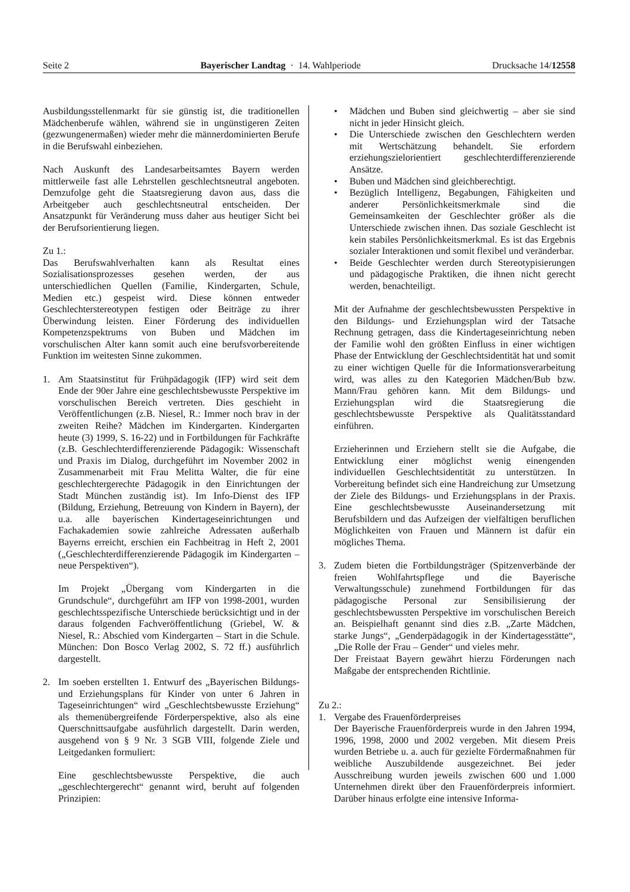Seite 2 Bayerischer Landtag · 14. Wahlperiode Drucksache 14/12558
Ausbildungsstellenmarkt für sie günstig ist, die traditionellen Mädchenberufe wählen, während sie in ungünstigeren Zeiten (gezwungenermaßen) wieder mehr die männerdominierten Berufe in die Berufswahl einbeziehen.
Nach Auskunft des Landesarbeitsamtes Bayern werden mittlerweile fast alle Lehrstellen geschlechtsneutral angeboten. Demzufolge geht die Staatsregierung davon aus, dass die Arbeitgeber auch geschlechtsneutral entscheiden. Der Ansatzpunkt für Veränderung muss daher aus heutiger Sicht bei der Berufsorientierung liegen.
Zu 1.:
Das Berufswahlverhalten kann als Resultat eines Sozialisationsprozesses gesehen werden, der aus unterschiedlichen Quellen (Familie, Kindergarten, Schule, Medien etc.) gespeist wird. Diese können entweder Geschlechterstereotypen festigen oder Beiträge zu ihrer Überwindung leisten. Einer Förderung des individuellen Kompetenzspektrums von Buben und Mädchen im vorschulischen Alter kann somit auch eine berufsvorbereitende Funktion im weitesten Sinne zukommen.
1. Am Staatsinstitut für Frühpädagogik (IFP) wird seit dem Ende der 90er Jahre eine geschlechtsbewusste Perspektive im vorschulischen Bereich vertreten. Dies geschieht in Veröffentlichungen (z.B. Niesel, R.: Immer noch brav in der zweiten Reihe? Mädchen im Kindergarten. Kindergarten heute (3) 1999, S. 16-22) und in Fortbildungen für Fachkräfte (z.B. Geschlechterdifferenzierende Pädagogik: Wissenschaft und Praxis im Dialog, durchgeführt im November 2002 in Zusammenarbeit mit Frau Melitta Walter, die für eine geschlechtergerechte Pädagogik in den Einrichtungen der Stadt München zuständig ist). Im Info-Dienst des IFP (Bildung, Erziehung, Betreuung von Kindern in Bayern), der u.a. alle bayerischen Kindertageseinrichtungen und Fachakademien sowie zahlreiche Adressaten außerhalb Bayerns erreicht, erschien ein Fachbeitrag in Heft 2, 2001 („Geschlechterdifferenzierende Pädagogik im Kindergarten – neue Perspektiven“).
Im Projekt „Übergang vom Kindergarten in die Grundschule“, durchgeführt am IFP von 1998-2001, wurden geschlechtsspezifische Unterschiede berücksichtigt und in der daraus folgenden Fachveröffentlichung (Griebel, W. & Niesel, R.: Abschied vom Kindergarten – Start in die Schule. München: Don Bosco Verlag 2002, S. 72 ff.) ausführlich dargestellt.
2. Im soeben erstellten 1. Entwurf des „Bayerischen Bildungs- und Erziehungsplans für Kinder von unter 6 Jahren in Tageseinrichtungen“ wird „Geschlechtsbewusste Erziehung“ als themenübergreifende Förderperspektive, also als eine Querschnittsaufgabe ausführlich dargestellt. Darin werden, ausgehend von § 9 Nr. 3 SGB VIII, folgende Ziele und Leitgedanken formuliert:
Eine geschlechtsbewusste Perspektive, die auch „geschlechtergerecht“ genannt wird, beruht auf folgenden Prinzipien:
• Mädchen und Buben sind gleichwertig – aber sie sind nicht in jeder Hinsicht gleich.
• Die Unterschiede zwischen den Geschlechtern werden mit Wertschätzung behandelt. Sie erfordern erziehungszielorientiert geschlechterdifferenzierende Ansätze.
• Buben und Mädchen sind gleichberechtigt.
• Bezüglich Intelligenz, Begabungen, Fähigkeiten und anderer Persönlichkeitsmerkmale sind die Gemeinsamkeiten der Geschlechter größer als die Unterschiede zwischen ihnen. Das soziale Geschlecht ist kein stabiles Persönlichkeitsmerkmal. Es ist das Ergebnis sozialer Interaktionen und somit flexibel und veränderbar.
• Beide Geschlechter werden durch Stereotypisierungen und pädagogische Praktiken, die ihnen nicht gerecht werden, benachteiligt.
Mit der Aufnahme der geschlechtsbewussten Perspektive in den Bildungs- und Erziehungsplan wird der Tatsache Rechnung getragen, dass die Kindertageseinrichtung neben der Familie wohl den größten Einfluss in einer wichtigen Phase der Entwicklung der Geschlechtsidentität hat und somit zu einer wichtigen Quelle für die Informationsverarbeitung wird, was alles zu den Kategorien Mädchen/Bub bzw. Mann/Frau gehören kann. Mit dem Bildungs- und Erziehungsplan wird die Staatsregierung die geschlechtsbewusste Perspektive als Qualitätsstandard einführen.
Erzieherinnen und Erziehern stellt sie die Aufgabe, die Entwicklung einer möglichst wenig einengenden individuellen Geschlechtsidentität zu unterstützen. In Vorbereitung befindet sich eine Handreichung zur Umsetzung der Ziele des Bildungs- und Erziehungsplans in der Praxis. Eine geschlechtsbewusste Auseinandersetzung mit Berufsbildern und das Aufzeigen der vielfältigen beruflichen Möglichkeiten von Frauen und Männern ist dafür ein mögliches Thema.
3. Zudem bieten die Fortbildungsträger (Spitzenverbände der freien Wohlfahrtspflege und die Bayerische Verwaltungsschule) zunehmend Fortbildungen für das pädagogische Personal zur Sensibilisierung der geschlechtsbewussten Perspektive im vorschulischen Bereich an. Beispielhaft genannt sind dies z.B. „Zarte Mädchen, starke Jungs“, „Genderpädagogik in der Kindertagesstätte“, „Die Rolle der Frau – Gender“ und vieles mehr.
Der Freistaat Bayern gewährt hierzu Förderungen nach Maßgabe der entsprechenden Richtlinie.
Zu 2.:
1. Vergabe des Frauenförderpreises
Der Bayerische Frauenförderpreis wurde in den Jahren 1994, 1996, 1998, 2000 und 2002 vergeben. Mit diesem Preis wurden Betriebe u. a. auch für gezielte Fördermaßnahmen für weibliche Auszubildende ausgezeichnet. Bei jeder Ausschreibung wurden jeweils zwischen 600 und 1.000 Unternehmen direkt über den Frauenförderpreis informiert. Darüber hinaus erfolgte eine intensive Informa-